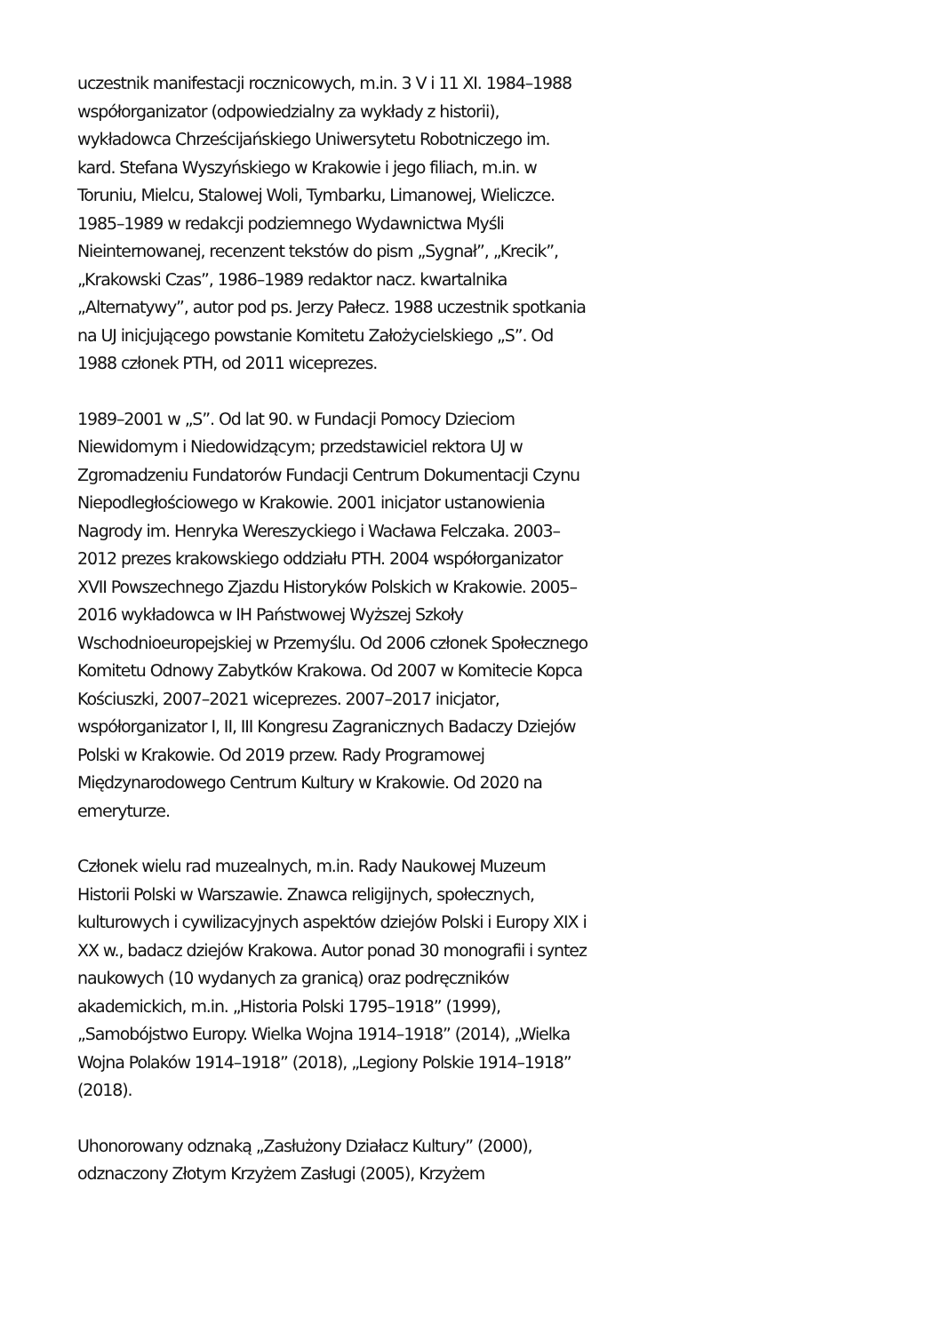uczestnik manifestacji rocznicowych, m.in. 3 V i 11 XI. 1984–1988 współorganizator (odpowiedzialny za wykłady z historii), wykładowca Chrześcijańskiego Uniwersytetu Robotniczego im. kard. Stefana Wyszyńskiego w Krakowie i jego filiach, m.in. w Toruniu, Mielcu, Stalowej Woli, Tymbarku, Limanowej, Wieliczce. 1985–1989 w redakcji podziemnego Wydawnictwa Myśli Nieinternowanej, recenzent tekstów do pism „Sygnał”, „Krecik”, „Krakowski Czas”, 1986–1989 redaktor nacz. kwartalnika „Alternatywy”, autor pod ps. Jerzy Pałecz. 1988 uczestnik spotkania na UJ inicjującego powstanie Komitetu Założycielskiego „S”. Od 1988 członek PTH, od 2011 wiceprezes.
1989–2001 w „S”. Od lat 90. w Fundacji Pomocy Dzieciom Niewidomym i Niedowidzącym; przedstawiciel rektora UJ w Zgromadzeniu Fundatorów Fundacji Centrum Dokumentacji Czynu Niepodległościowego w Krakowie. 2001 inicjator ustanowienia Nagrody im. Henryka Wereszyckiego i Wacława Felczaka. 2003–2012 prezes krakowskiego oddziału PTH. 2004 współorganizator XVII Powszechnego Zjazdu Historyków Polskich w Krakowie. 2005–2016 wykładowca w IH Państwowej Wyższej Szkoły Wschodnioeuropejskiej w Przemyślu. Od 2006 członek Społecznego Komitetu Odnowy Zabytków Krakowa. Od 2007 w Komitecie Kopca Kościuszki, 2007–2021 wiceprezes. 2007–2017 inicjator, współorganizator I, II, III Kongresu Zagranicznych Badaczy Dziejów Polski w Krakowie. Od 2019 przew. Rady Programowej Międzynarodowego Centrum Kultury w Krakowie. Od 2020 na emeryturze.
Członek wielu rad muzealnych, m.in. Rady Naukowej Muzeum Historii Polski w Warszawie. Znawca religijnych, społecznych, kulturowych i cywilizacyjnych aspektów dziejów Polski i Europy XIX i XX w., badacz dziejów Krakowa. Autor ponad 30 monografii i syntez naukowych (10 wydanych za granicą) oraz podręczników akademickich, m.in. „Historia Polski 1795–1918” (1999), „Samobójstwo Europy. Wielka Wojna 1914–1918” (2014), „Wielka Wojna Polaków 1914–1918” (2018), „Legiony Polskie 1914–1918” (2018).
Uhonorowany odznaką „Zasłużony Działacz Kultury” (2000), odznaczony Złotym Krzyżem Zasługi (2005), Krzyżem